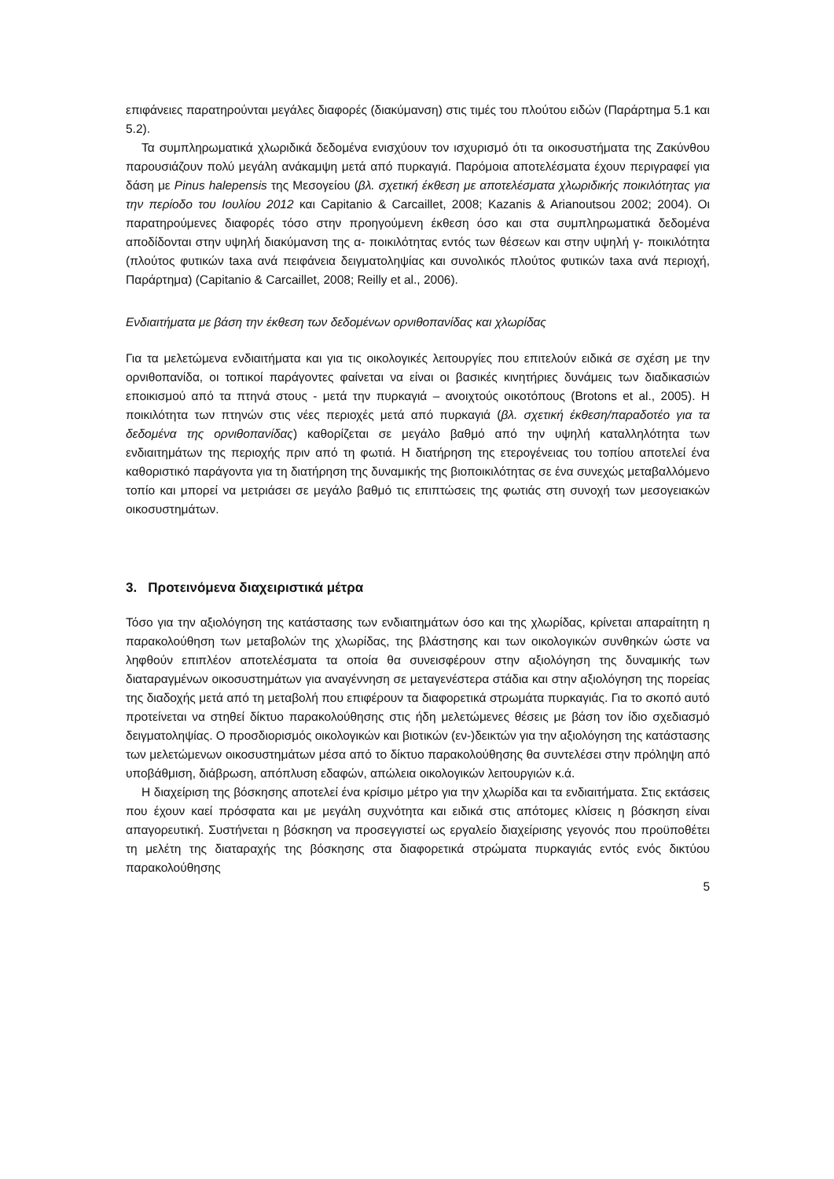επιφάνειες παρατηρούνται μεγάλες διαφορές (διακύμανση) στις τιμές του πλούτου ειδών (Παράρτημα 5.1 και 5.2).
Τα συμπληρωματικά χλωριδικά δεδομένα ενισχύουν τον ισχυρισμό ότι τα οικοσυστήματα της Ζακύνθου παρουσιάζουν πολύ μεγάλη ανάκαμψη μετά από πυρκαγιά. Παρόμοια αποτελέσματα έχουν περιγραφεί για δάση με Pinus halepensis της Μεσογείου (βλ. σχετική έκθεση με αποτελέσματα χλωριδικής ποικιλότητας για την περίοδο του Ιουλίου 2012 και Capitanio & Carcaillet, 2008; Kazanis & Arianoutsou 2002; 2004). Οι παρατηρούμενες διαφορές τόσο στην προηγούμενη έκθεση όσο και στα συμπληρωματικά δεδομένα αποδίδονται στην υψηλή διακύμανση της α- ποικιλότητας εντός των θέσεων και στην υψηλή γ- ποικιλότητα (πλούτος φυτικών taxa ανά πειφάνεια δειγματοληψίας και συνολικός πλούτος φυτικών taxa ανά περιοχή, Παράρτημα) (Capitanio & Carcaillet, 2008; Reilly et al., 2006).
Ενδιαιτήματα με βάση την έκθεση των δεδομένων ορνιθοπανίδας και χλωρίδας
Για τα μελετώμενα ενδιαιτήματα και για τις οικολογικές λειτουργίες που επιτελούν ειδικά σε σχέση με την ορνιθοπανίδα, οι τοπικοί παράγοντες φαίνεται να είναι οι βασικές κινητήριες δυνάμεις των διαδικασιών εποικισμού από τα πτηνά στους - μετά την πυρκαγιά – ανοιχτούς οικοτόπους (Brotons et al., 2005). Η ποικιλότητα των πτηνών στις νέες περιοχές μετά από πυρκαγιά (βλ. σχετική έκθεση/παραδοτέο για τα δεδομένα της ορνιθοπανίδας) καθορίζεται σε μεγάλο βαθμό από την υψηλή καταλληλότητα των ενδιαιτημάτων της περιοχής πριν από τη φωτιά. Η διατήρηση της ετερογένειας του τοπίου αποτελεί ένα καθοριστικό παράγοντα για τη διατήρηση της δυναμικής της βιοποικιλότητας σε ένα συνεχώς μεταβαλλόμενο τοπίο και μπορεί να μετριάσει σε μεγάλο βαθμό τις επιπτώσεις της φωτιάς στη συνοχή των μεσογειακών οικοσυστημάτων.
3. Προτεινόμενα διαχειριστικά μέτρα
Τόσο για την αξιολόγηση της κατάστασης των ενδιαιτημάτων όσο και της χλωρίδας, κρίνεται απαραίτητη η παρακολούθηση των μεταβολών της χλωρίδας, της βλάστησης και των οικολογικών συνθηκών ώστε να ληφθούν επιπλέον αποτελέσματα τα οποία θα συνεισφέρουν στην αξιολόγηση της δυναμικής των διαταραγμένων οικοσυστημάτων για αναγέννηση σε μεταγενέστερα στάδια και στην αξιολόγηση της πορείας της διαδοχής μετά από τη μεταβολή που επιφέρουν τα διαφορετικά στρωμάτα πυρκαγιάς. Για το σκοπό αυτό προτείνεται να στηθεί δίκτυο παρακολούθησης στις ήδη μελετώμενες θέσεις με βάση τον ίδιο σχεδιασμό δειγματοληψίας. Ο προσδιορισμός οικολογικών και βιοτικών (εν-)δεικτών για την αξιολόγηση της κατάστασης των μελετώμενων οικοσυστημάτων μέσα από το δίκτυο παρακολούθησης θα συντελέσει στην πρόληψη από υποβάθμιση, διάβρωση, απόπλυση εδαφών, απώλεια οικολογικών λειτουργιών κ.ά.
Η διαχείριση της βόσκησης αποτελεί ένα κρίσιμο μέτρο για την χλωρίδα και τα ενδιαιτήματα. Στις εκτάσεις που έχουν καεί πρόσφατα και με μεγάλη συχνότητα και ειδικά στις απότομες κλίσεις η βόσκηση είναι απαγορευτική. Συστήνεται η βόσκηση να προσεγγιστεί ως εργαλείο διαχείρισης γεγονός που προϋποθέτει τη μελέτη της διαταραχής της βόσκησης στα διαφορετικά στρώματα πυρκαγιάς εντός ενός δικτύου παρακολούθησης
5